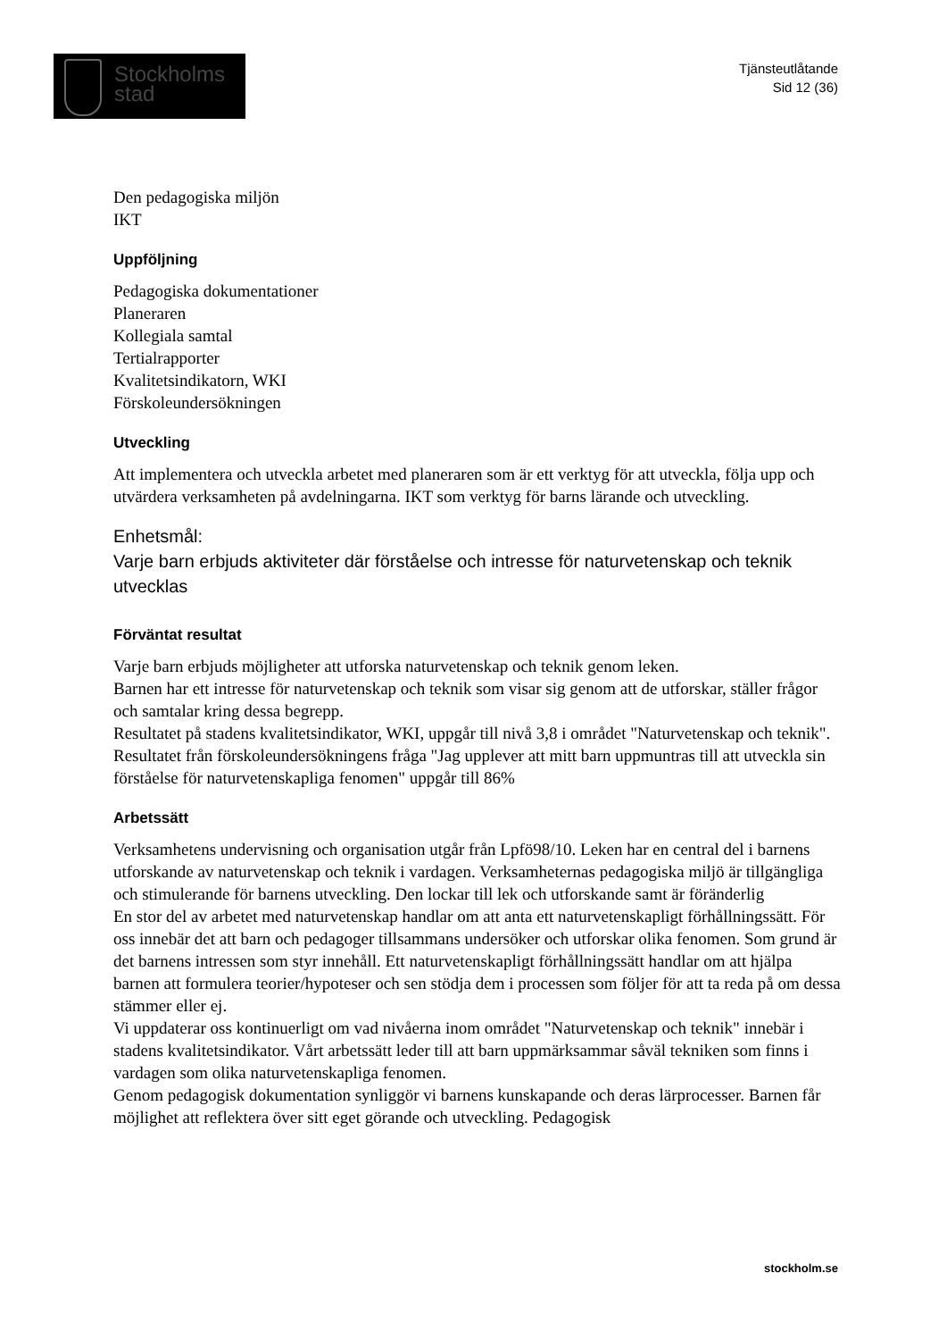Stockholms
stad
Tjänsteutlåtande
Sid 12 (36)
Den pedagogiska miljön
IKT
Uppföljning
Pedagogiska dokumentationer
Planeraren
Kollegiala samtal
Tertialrapporter
Kvalitetsindikatorn, WKI
Förskoleundersökningen
Utveckling
Att implementera och utveckla arbetet med planeraren som är ett verktyg för att utveckla, följa upp och utvärdera verksamheten på avdelningarna. IKT som verktyg för barns lärande och utveckling.
Enhetsmål:
Varje barn erbjuds aktiviteter där förståelse och intresse för naturvetenskap och teknik utvecklas
Förväntat resultat
Varje barn erbjuds möjligheter att utforska naturvetenskap och teknik genom leken.
Barnen har ett intresse för naturvetenskap och teknik som visar sig genom att de utforskar, ställer frågor och samtalar kring dessa begrepp.
Resultatet på stadens kvalitetsindikator, WKI, uppgår till nivå 3,8 i området "Naturvetenskap och teknik".
Resultatet från förskoleundersökningens fråga "Jag upplever att mitt barn uppmuntras till att utveckla sin förståelse för naturvetenskapliga fenomen" uppgår till 86%
Arbetssätt
Verksamhetens undervisning och organisation utgår från Lpfö98/10. Leken har en central del i barnens utforskande av naturvetenskap och teknik i vardagen. Verksamheternas pedagogiska miljö är tillgängliga och stimulerande för barnens utveckling. Den lockar till lek och utforskande samt är föränderlig
En stor del av arbetet med naturvetenskap handlar om att anta ett naturvetenskapligt förhållningssätt. För oss innebär det att barn och pedagoger tillsammans undersöker och utforskar olika fenomen. Som grund är det barnens intressen som styr innehåll. Ett naturvetenskapligt förhållningssätt handlar om att hjälpa barnen att formulera teorier/hypoteser och sen stödja dem i processen som följer för att ta reda på om dessa stämmer eller ej.
Vi uppdaterar oss kontinuerligt om vad nivåerna inom området "Naturvetenskap och teknik" innebär i stadens kvalitetsindikator. Vårt arbetssätt leder till att barn uppmärksammar såväl tekniken som finns i vardagen som olika naturvetenskapliga fenomen.
Genom pedagogisk dokumentation synliggör vi barnens kunskapande och deras lärprocesser. Barnen får möjlighet att reflektera över sitt eget görande och utveckling. Pedagogisk
stockholm.se